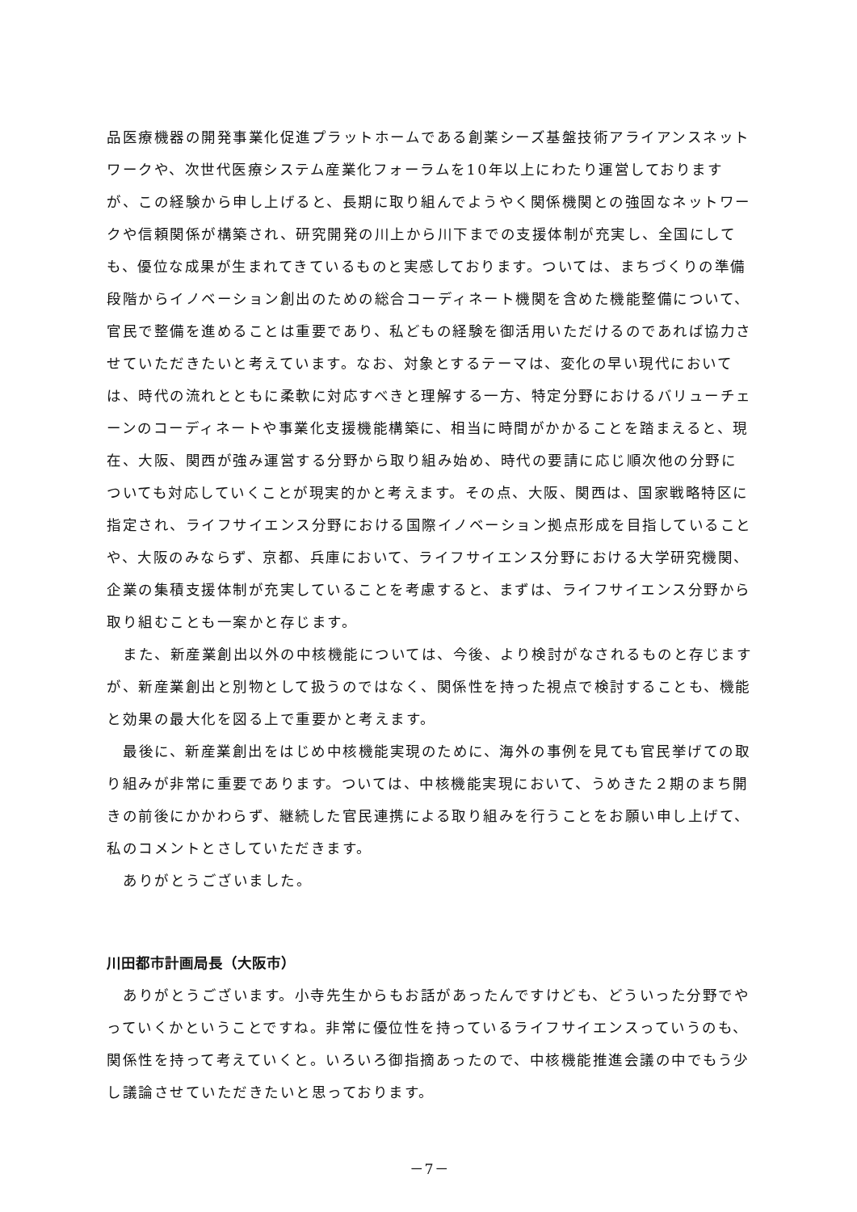品医療機器の開発事業化促進プラットホームである創薬シーズ基盤技術アライアンスネットワークや、次世代医療システム産業化フォーラムを10年以上にわたり運営しておりますが、この経験から申し上げると、長期に取り組んでようやく関係機関との強固なネットワークや信頼関係が構築され、研究開発の川上から川下までの支援体制が充実し、全国にしても、優位な成果が生まれてきているものと実感しております。ついては、まちづくりの準備段階からイノベーション創出のための総合コーディネート機関を含めた機能整備について、官民で整備を進めることは重要であり、私どもの経験を御活用いただけるのであれば協力させていただきたいと考えています。なお、対象とするテーマは、変化の早い現代においては、時代の流れとともに柔軟に対応すべきと理解する一方、特定分野におけるバリューチェーンのコーディネートや事業化支援機能構築に、相当に時間がかかることを踏まえると、現在、大阪、関西が強み運営する分野から取り組み始め、時代の要請に応じ順次他の分野についても対応していくことが現実的かと考えます。その点、大阪、関西は、国家戦略特区に指定され、ライフサイエンス分野における国際イノベーション拠点形成を目指していることや、大阪のみならず、京都、兵庫において、ライフサイエンス分野における大学研究機関、企業の集積支援体制が充実していることを考慮すると、まずは、ライフサイエンス分野から取り組むことも一案かと存じます。
また、新産業創出以外の中核機能については、今後、より検討がなされるものと存じますが、新産業創出と別物として扱うのではなく、関係性を持った視点で検討することも、機能と効果の最大化を図る上で重要かと考えます。
最後に、新産業創出をはじめ中核機能実現のために、海外の事例を見ても官民挙げての取り組みが非常に重要であります。ついては、中核機能実現において、うめきた２期のまち開きの前後にかかわらず、継続した官民連携による取り組みを行うことをお願い申し上げて、私のコメントとさしていただきます。
ありがとうございました。
川田都市計画局長（大阪市）
ありがとうございます。小寺先生からもお話があったんですけども、どういった分野でやっていくかということですね。非常に優位性を持っているライフサイエンスっていうのも、関係性を持って考えていくと。いろいろ御指摘あったので、中核機能推進会議の中でもう少し議論させていただきたいと思っております。
－7－